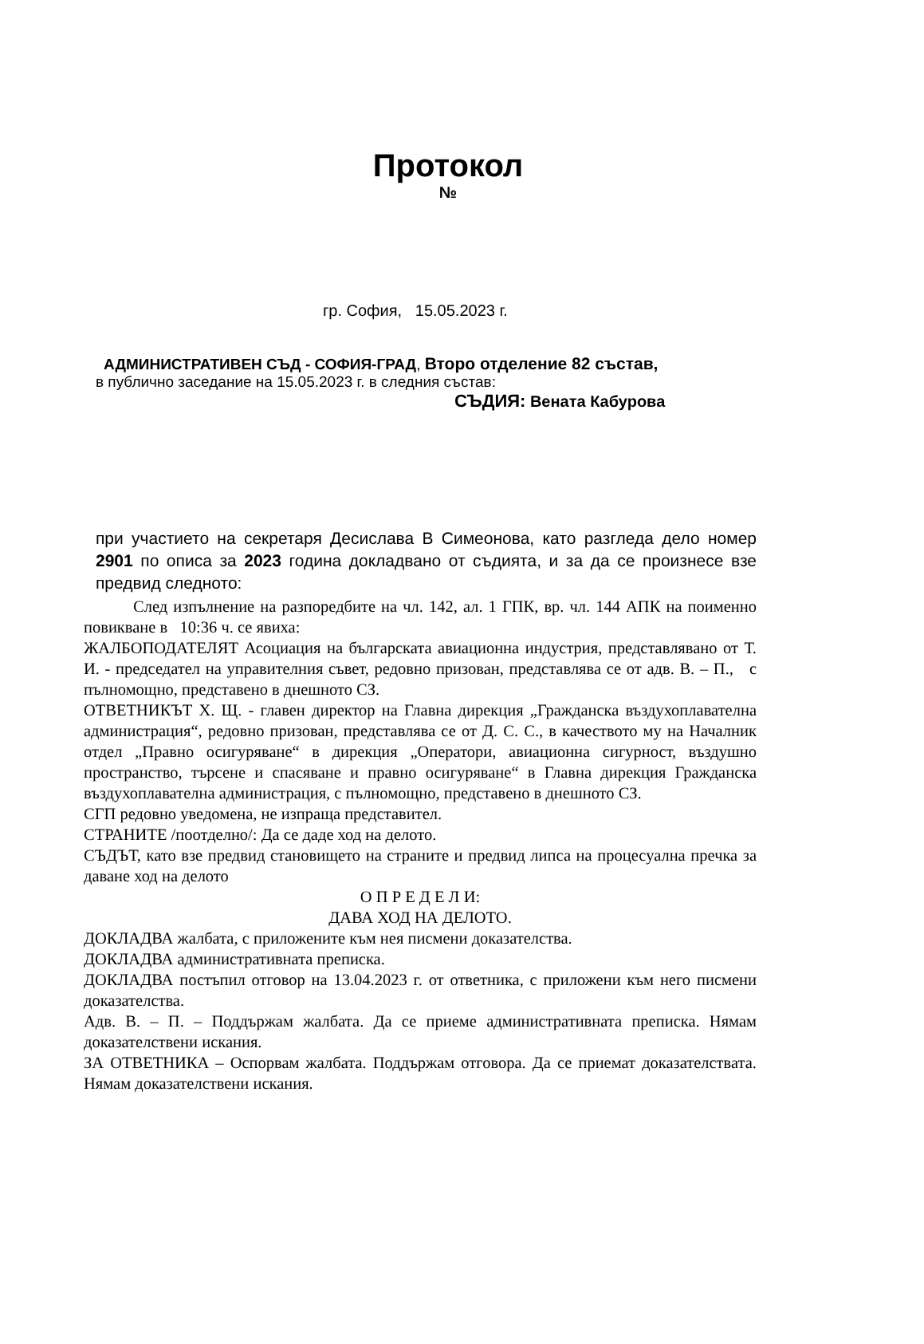Протокол
№
гр. София, 15.05.2023 г.
АДМИНИСТРАТИВЕН СЪД - СОФИЯ-ГРАД, Второ отделение 82 състав,
в публично заседание на 15.05.2023 г. в следния състав:
СЪДИЯ: Вената Кабурова
при участието на секретаря Десислава В Симеонова, като разгледа дело номер 2901 по описа за 2023 година докладвано от съдията, и за да се произнесе взе предвид следното:
След изпълнение на разпоредбите на чл. 142, ал. 1 ГПК, вр. чл. 144 АПК на поименно повикване в 10:36 ч. се явиха:
ЖАЛБОПОДАТЕЛЯТ Асоциация на българската авиационна индустрия, представлявано от Т. И. - председател на управителния съвет, редовно призован, представлява се от адв. В. – П., с пълномощно, представено в днешното СЗ.
ОТВЕТНИКЪТ Х. Щ. - главен директор на Главна дирекция „Гражданска въздухоплавателна администрация“, редовно призован, представлява се от Д. С. С., в качеството му на Началник отдел „Правно осигуряване“ в дирекция „Оператори, авиационна сигурност, въздушно пространство, търсене и спасяване и правно осигуряване“ в Главна дирекция Гражданска въздухоплавателна администрация, с пълномощно, представено в днешното СЗ.
СГП редовно уведомена, не изпраща представител.
СТРАНИТЕ /поотделно/: Да се даде ход на делото.
СЪДЪТ, като взе предвид становището на страните и предвид липса на процесуална пречка за даване ход на делото
О П Р Е Д Е Л И:
ДАВА ХОД НА ДЕЛОТО.
ДОКЛАДВА жалбата, с приложените към нея писмени доказателства.
ДОКЛАДВА административната преписка.
ДОКЛАДВА постъпил отговор на 13.04.2023 г. от ответника, с приложени към него писмени доказателства.
Адв. В. – П. – Поддържам жалбата. Да се приеме административната преписка. Нямам доказателствени искания.
ЗА ОТВЕТНИКА – Оспорвам жалбата. Поддържам отговора. Да се приемат доказателствата. Нямам доказателствени искания.